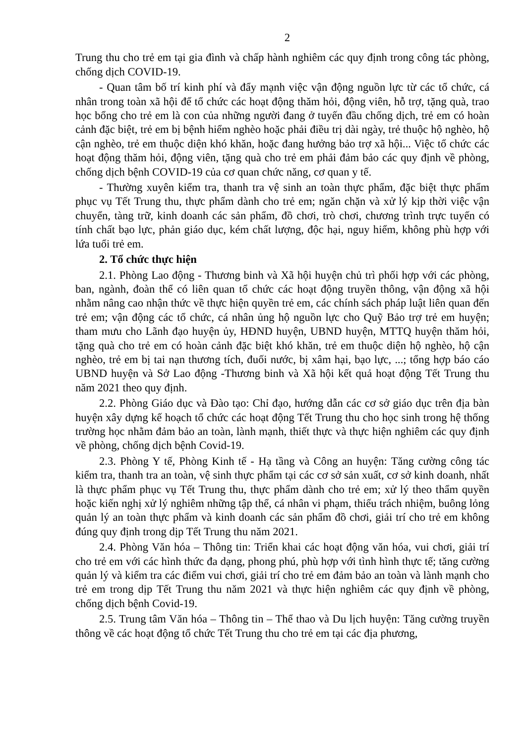2
Trung thu cho trẻ em tại gia đình và chấp hành nghiêm các quy định trong công tác phòng, chống dịch COVID-19.
- Quan tâm bố trí kinh phí và đẩy mạnh việc vận động nguồn lực từ các tổ chức, cá nhân trong toàn xã hội để tổ chức các hoạt động thăm hỏi, động viên, hỗ trợ, tặng quà, trao học bổng cho trẻ em là con của những người đang ở tuyến đầu chống dịch, trẻ em có hoàn cảnh đặc biệt, trẻ em bị bệnh hiểm nghèo hoặc phải điều trị dài ngày, trẻ thuộc hộ nghèo, hộ cận nghèo, trẻ em thuộc diện khó khăn, hoặc đang hưởng bảo trợ xã hội... Việc tổ chức các hoạt động thăm hỏi, động viên, tặng quà cho trẻ em phải đảm bảo các quy định về phòng, chống dịch bệnh COVID-19 của cơ quan chức năng, cơ quan y tế.
- Thường xuyên kiểm tra, thanh tra vệ sinh an toàn thực phẩm, đặc biệt thực phẩm phục vụ Tết Trung thu, thực phẩm dành cho trẻ em; ngăn chặn và xử lý kịp thời việc vận chuyển, tàng trữ, kinh doanh các sản phẩm, đồ chơi, trò chơi, chương trình trực tuyến có tính chất bạo lực, phản giáo dục, kém chất lượng, độc hại, nguy hiểm, không phù hợp với lứa tuổi trẻ em.
2. Tổ chức thực hiện
2.1. Phòng Lao động - Thương binh và Xã hội huyện chủ trì phối hợp với các phòng, ban, ngành, đoàn thể có liên quan tổ chức các hoạt động truyền thông, vận động xã hội nhằm nâng cao nhận thức về thực hiện quyền trẻ em, các chính sách pháp luật liên quan đến trẻ em; vận động các tổ chức, cá nhân ủng hộ nguồn lực cho Quỹ Bảo trợ trẻ em huyện; tham mưu cho Lãnh đạo huyện ủy, HĐND huyện, UBND huyện, MTTQ huyện thăm hỏi, tặng quà cho trẻ em có hoàn cảnh đặc biệt khó khăn, trẻ em thuộc diện hộ nghèo, hộ cận nghèo, trẻ em bị tai nạn thương tích, đuối nước, bị xâm hại, bạo lực, ...; tổng hợp báo cáo UBND huyện và Sở Lao động -Thương binh và Xã hội kết quả hoạt động Tết Trung thu năm 2021 theo quy định.
2.2. Phòng Giáo dục và Đào tạo: Chỉ đạo, hướng dẫn các cơ sở giáo dục trên địa bàn huyện xây dựng kế hoạch tổ chức các hoạt động Tết Trung thu cho học sinh trong hệ thống trường học nhằm đảm bảo an toàn, lành mạnh, thiết thực và thực hiện nghiêm các quy định về phòng, chống dịch bệnh Covid-19.
2.3. Phòng Y tế, Phòng Kinh tế - Hạ tầng và Công an huyện: Tăng cường công tác kiểm tra, thanh tra an toàn, vệ sinh thực phẩm tại các cơ sở sản xuất, cơ sở kinh doanh, nhất là thực phẩm phục vụ Tết Trung thu, thực phẩm dành cho trẻ em; xử lý theo thẩm quyền hoặc kiến nghị xử lý nghiêm những tập thể, cá nhân vi phạm, thiếu trách nhiệm, buông lỏng quản lý an toàn thực phẩm và kinh doanh các sản phẩm đồ chơi, giải trí cho trẻ em không đúng quy định trong dịp Tết Trung thu năm 2021.
2.4. Phòng Văn hóa – Thông tin: Triển khai các hoạt động văn hóa, vui chơi, giải trí cho trẻ em với các hình thức đa dạng, phong phú, phù hợp với tình hình thực tế; tăng cường quản lý và kiểm tra các điểm vui chơi, giải trí cho trẻ em đảm bảo an toàn và lành mạnh cho trẻ em trong dịp Tết Trung thu năm 2021 và thực hiện nghiêm các quy định về phòng, chống dịch bệnh Covid-19.
2.5. Trung tâm Văn hóa – Thông tin – Thể thao và Du lịch huyện: Tăng cường truyền thông về các hoạt động tổ chức Tết Trung thu cho trẻ em tại các địa phương,